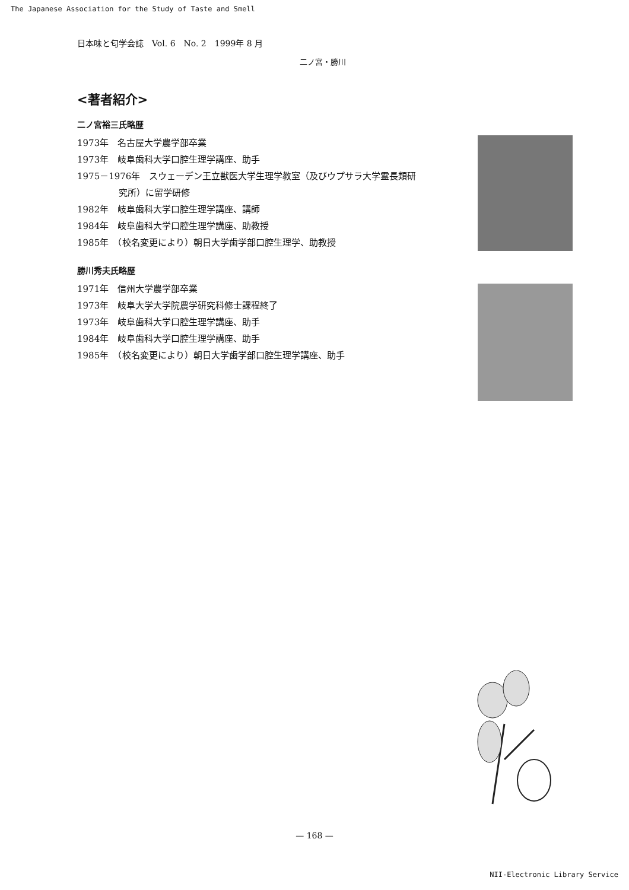The Japanese Association for the Study of Taste and Smell
日本味と匂学会誌　Vol. 6　No. 2　1999年 8 月
二ノ宮・勝川
<著者紹介>
二ノ宮裕三氏略歴
1973年　名古屋大学農学部卒業
1973年　岐阜歯科大学口腔生理学講座、助手
1975－1976年　スウェーデン王立獣医大学生理学教室（及びウプサラ大学霊長類研
究所）に留学研修
1982年　岐阜歯科大学口腔生理学講座、講師
1984年　岐阜歯科大学口腔生理学講座、助教授
1985年　（校名変更により）朝日大学歯学部口腔生理学、助教授
勝川秀夫氏略歴
1971年　信州大学農学部卒業
1973年　岐阜大学大学院農学研究科修士課程終了
1973年　岐阜歯科大学口腔生理学講座、助手
1984年　岐阜歯科大学口腔生理学講座、助手
1985年　（校名変更により）朝日大学歯学部口腔生理学講座、助手
— 168 —
NII-Electronic Library Service